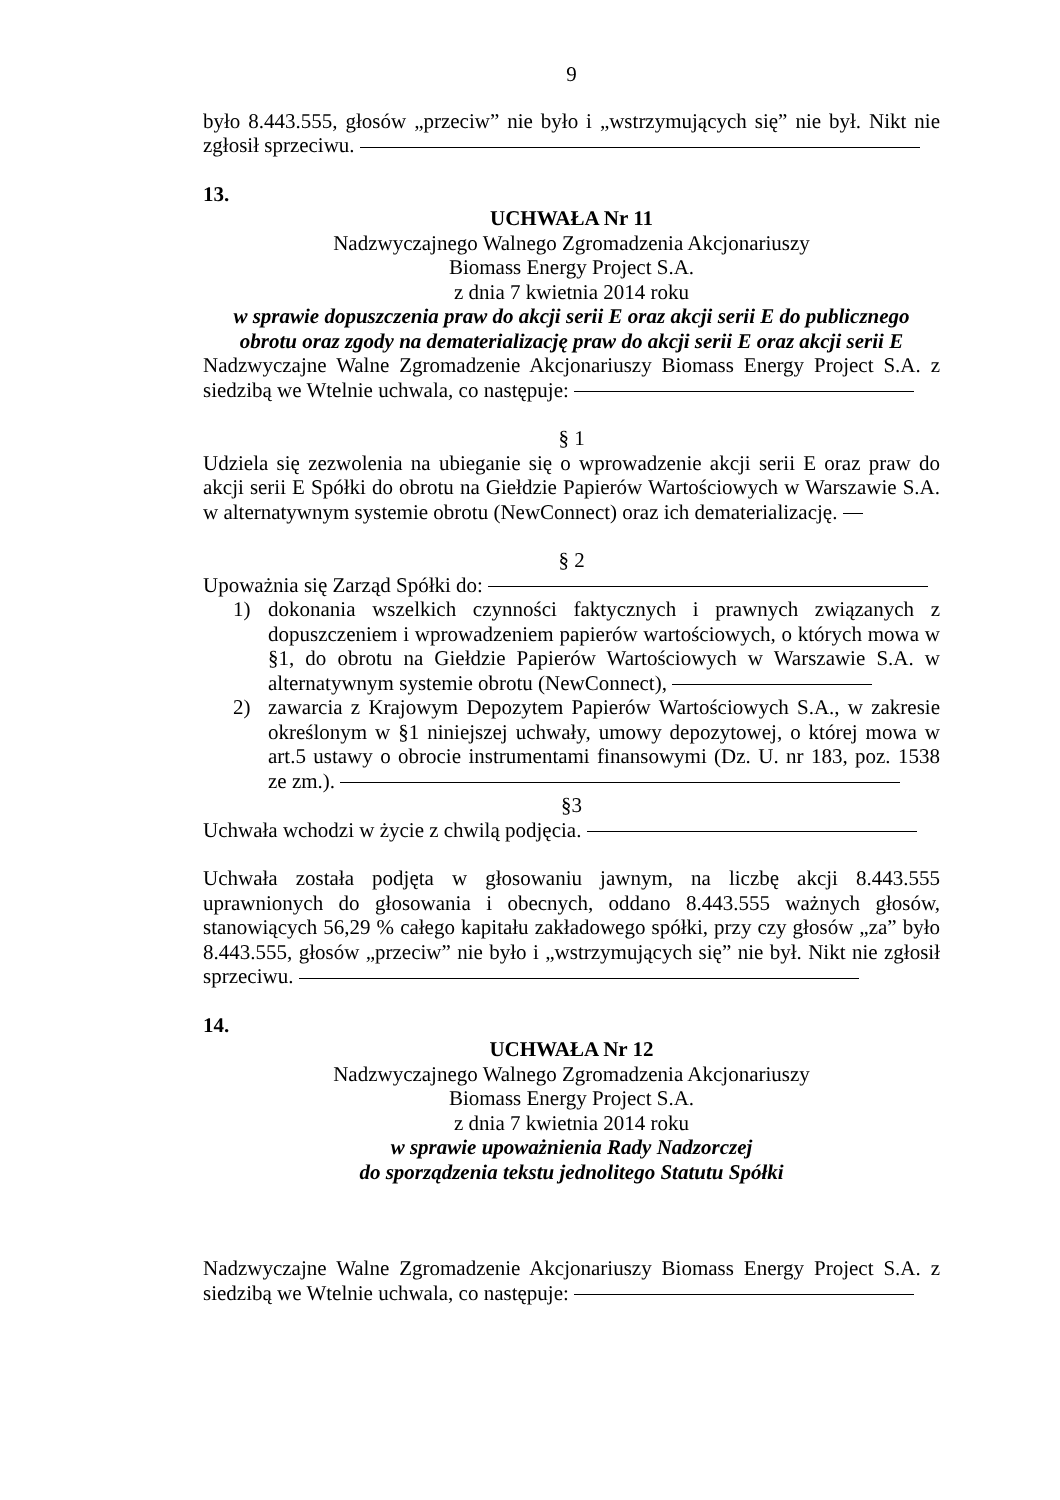9
było 8.443.555, głosów „przeciw” nie było i „wstrzymujących się” nie był. Nikt nie zgłosił sprzeciwu.
13.
UCHWAŁA Nr 11
Nadzwyczajnego Walnego Zgromadzenia Akcjonariuszy
Biomass Energy Project S.A.
z dnia 7 kwietnia 2014 roku
w sprawie dopuszczenia praw do akcji serii E oraz akcji serii E do publicznego obrotu oraz zgody na dematerializację praw do akcji serii E oraz akcji serii E
Nadzwyczajne Walne Zgromadzenie Akcjonariuszy Biomass Energy Project S.A. z siedzibą we Wtelnie uchwala, co następuje:
§ 1
Udziela się zezwolenia na ubieganie się o wprowadzenie akcji serii E oraz praw do akcji serii E Spółki do obrotu na Giełdzie Papierów Wartościowych w Warszawie S.A. w alternatywnym systemie obrotu (NewConnect) oraz ich dematerializację.
§ 2
Upoważnia się Zarząd Spółki do:
1) dokonania wszelkich czynności faktycznych i prawnych związanych z dopuszczeniem i wprowadzeniem papierów wartościowych, o których mowa w §1, do obrotu na Giełdzie Papierów Wartościowych w Warszawie S.A. w alternatywnym systemie obrotu (NewConnect),
2) zawarcia z Krajowym Depozytem Papierów Wartościowych S.A., w zakresie określonym w §1 niniejszej uchwały, umowy depozytowej, o której mowa w art.5 ustawy o obrocie instrumentami finansowymi (Dz. U. nr 183, poz. 1538 ze zm.).
§3
Uchwała wchodzi w życie z chwilą podjęcia.
Uchwała została podjęta w głosowaniu jawnym, na liczbę akcji 8.443.555 uprawnionych do głosowania i obecnych, oddano 8.443.555 ważnych głosów, stanowiących 56,29 % całego kapitału zakładowego spółki, przy czy głosów „za” było 8.443.555, głosów „przeciw” nie było i „wstrzymujących się” nie był. Nikt nie zgłosił sprzeciwu.
14.
UCHWAŁA Nr 12
Nadzwyczajnego Walnego Zgromadzenia Akcjonariuszy
Biomass Energy Project S.A.
z dnia 7 kwietnia 2014 roku
w sprawie upoważnienia Rady Nadzorczej
do sporządzenia tekstu jednolitego Statutu Spółki
Nadzwyczajne Walne Zgromadzenie Akcjonariuszy Biomass Energy Project S.A. z siedzibą we Wtelnie uchwala, co następuje: